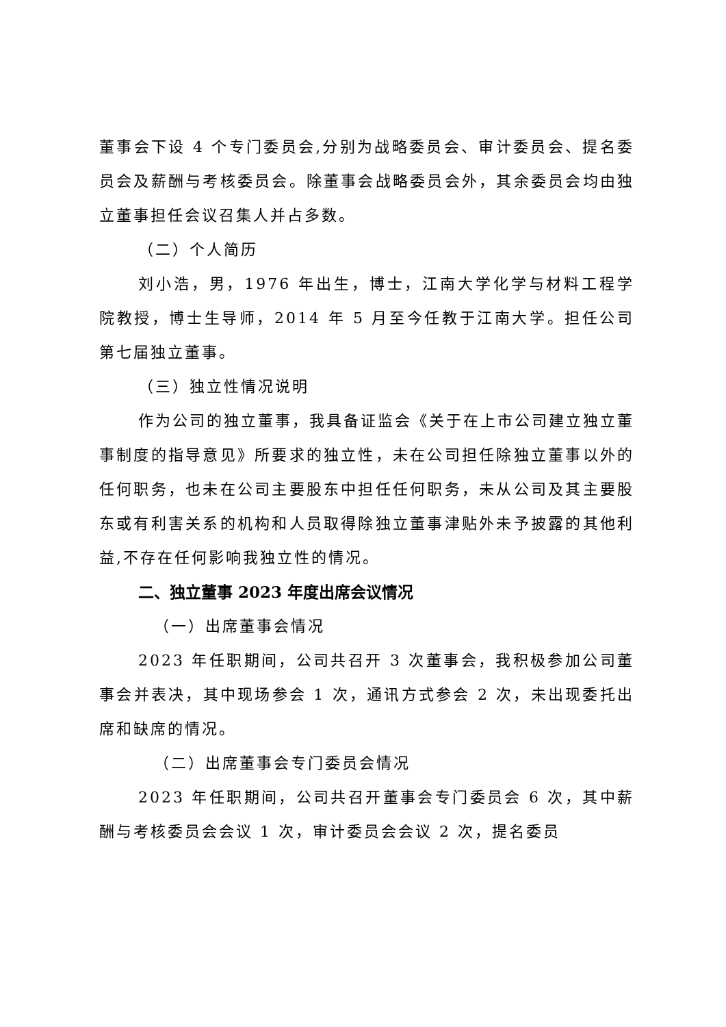董事会下设 4 个专门委员会,分别为战略委员会、审计委员会、提名委员会及薪酬与考核委员会。除董事会战略委员会外，其余委员会均由独立董事担任会议召集人并占多数。
（二）个人简历
刘小浩，男，1976 年出生，博士，江南大学化学与材料工程学院教授，博士生导师，2014 年 5 月至今任教于江南大学。担任公司第七届独立董事。
（三）独立性情况说明
作为公司的独立董事，我具备证监会《关于在上市公司建立独立董事制度的指导意见》所要求的独立性，未在公司担任除独立董事以外的任何职务，也未在公司主要股东中担任任何职务，未从公司及其主要股东或有利害关系的机构和人员取得除独立董事津贴外未予披露的其他利益,不存在任何影响我独立性的情况。
二、独立董事 2023 年度出席会议情况
（一）出席董事会情况
2023 年任职期间，公司共召开 3 次董事会，我积极参加公司董事会并表决，其中现场参会 1 次，通讯方式参会 2 次，未出现委托出席和缺席的情况。
（二）出席董事会专门委员会情况
2023 年任职期间，公司共召开董事会专门委员会 6 次，其中薪酬与考核委员会会议 1 次，审计委员会会议 2 次，提名委员